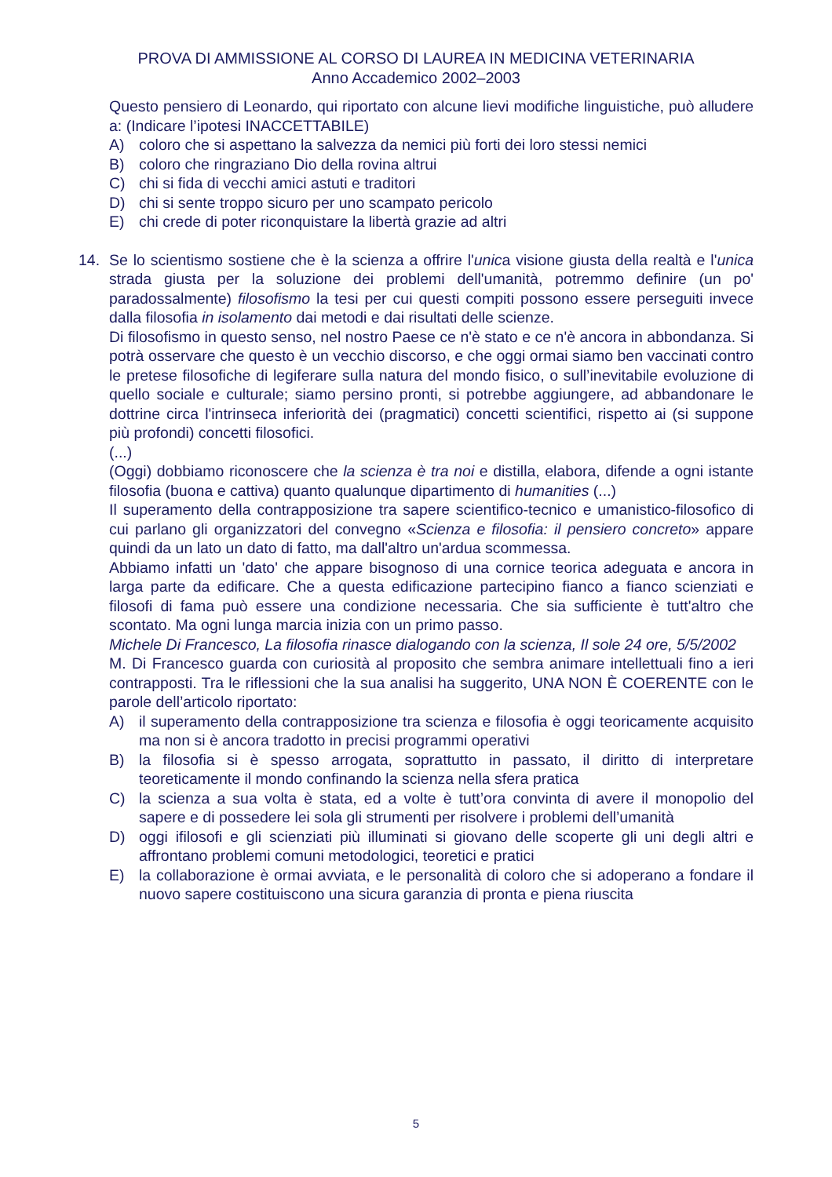PROVA DI AMMISSIONE AL CORSO DI LAUREA IN MEDICINA VETERINARIA
Anno Accademico 2002–2003
Questo pensiero di Leonardo, qui riportato con alcune lievi modifiche linguistiche, può alludere a: (Indicare l’ipotesi INACCETTABILE)
A) coloro che si aspettano la salvezza da nemici più forti dei loro stessi nemici
B) coloro che ringraziano Dio della rovina altrui
C) chi si fida di vecchi amici astuti e traditori
D) chi si sente troppo sicuro per uno scampato pericolo
E) chi crede di poter riconquistare la libertà grazie ad altri
14. Se lo scientismo sostiene che è la scienza a offrire l'unica visione giusta della realtà e l'unica strada giusta per la soluzione dei problemi dell'umanità, potremmo definire (un po' paradossalmente) filosofismo la tesi per cui questi compiti possono essere perseguiti invece dalla filosofia in isolamento dai metodi e dai risultati delle scienze.
Di filosofismo in questo senso, nel nostro Paese ce n'è stato e ce n'è ancora in abbondanza. Si potrà osservare che questo è un vecchio discorso, e che oggi ormai siamo ben vaccinati contro le pretese filosofiche di legiferare sulla natura del mondo fisico, o sull’inevitabile evoluzione di quello sociale e culturale; siamo persino pronti, si potrebbe aggiungere, ad abbandonare le dottrine circa l'intrinseca inferiorità dei (pragmatici) concetti scientifici, rispetto ai (si suppone più profondi) concetti filosofici.
(...)
(Oggi) dobbiamo riconoscere che la scienza è tra noi e distilla, elabora, difende a ogni istante filosofia (buona e cattiva) quanto qualunque dipartimento di humanities (...)
Il superamento della contrapposizione tra sapere scientifico-tecnico e umanistico-filosofico di cui parlano gli organizzatori del convegno «Scienza e filosofia: il pensiero concreto» appare quindi da un lato un dato di fatto, ma dall'altro un'ardua scommessa.
Abbiamo infatti un 'dato' che appare bisognoso di una cornice teorica adeguata e ancora in larga parte da edificare. Che a questa edificazione partecipino fianco a fianco scienziati e filosofi di fama può essere una condizione necessaria. Che sia sufficiente è tutt'altro che scontato. Ma ogni lunga marcia inizia con un primo passo.
Michele Di Francesco, La filosofia rinasce dialogando con la scienza, Il sole 24 ore, 5/5/2002
M. Di Francesco guarda con curiosità al proposito che sembra animare intellettuali fino a ieri contrapposti. Tra le riflessioni che la sua analisi ha suggerito, UNA NON È COERENTE con le parole dell’articolo riportato:
A) il superamento della contrapposizione tra scienza e filosofia è oggi teoricamente acquisito ma non si è ancora tradotto in precisi programmi operativi
B) la filosofia si è spesso arrogata, soprattutto in passato, il diritto di interpretare teoreticamente il mondo confinando la scienza nella sfera pratica
C) la scienza a sua volta è stata, ed a volte è tutt’ora convinta di avere il monopolio del sapere e di possedere lei sola gli strumenti per risolvere i problemi dell’umanità
D) oggi ifilosofi e gli scienziati più illuminati si giovano delle scoperte gli uni degli altri e affrontano problemi comuni metodologici, teoretici e pratici
E) la collaborazione è ormai avviata, e le personalità di coloro che si adoperano a fondare il nuovo sapere costituiscono una sicura garanzia di pronta e piena riuscita
5